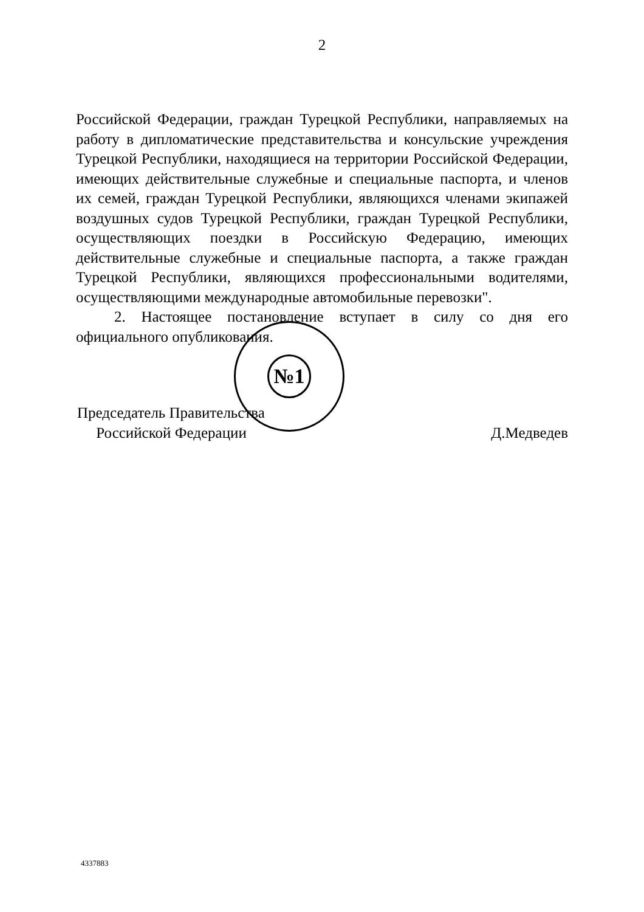2
Российской Федерации, граждан Турецкой Республики, направляемых на работу в дипломатические представительства и консульские учреждения Турецкой Республики, находящиеся на территории Российской Федерации, имеющих действительные служебные и специальные паспорта, и членов их семей, граждан Турецкой Республики, являющихся членами экипажей воздушных судов Турецкой Республики, граждан Турецкой Республики, осуществляющих поездки в Российскую Федерацию, имеющих действительные служебные и специальные паспорта, а также граждан Турецкой Республики, являющихся профессиональными водителями, осуществляющими международные автомобильные перевозки".
2. Настоящее постановление вступает в силу со дня его официального опубликования.
Председатель Правительства
Российской Федерации
Д.Медведев
№1
4337883